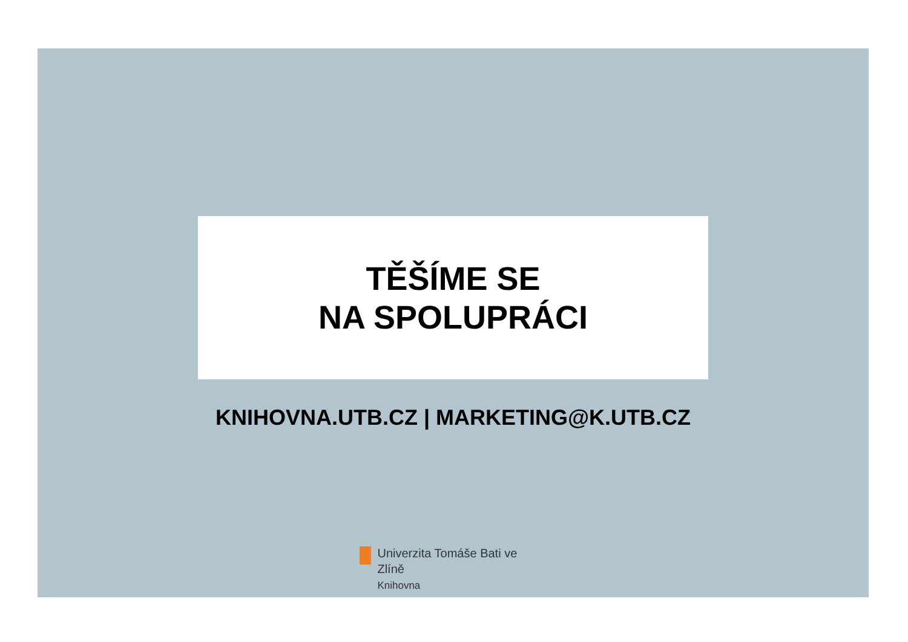TĚŠÍME SE
NA SPOLUPRÁCI
KNIHOVNA.UTB.CZ | MARKETING@K.UTB.CZ
Univerzita Tomáše Bati ve Zlíně
Knihovna